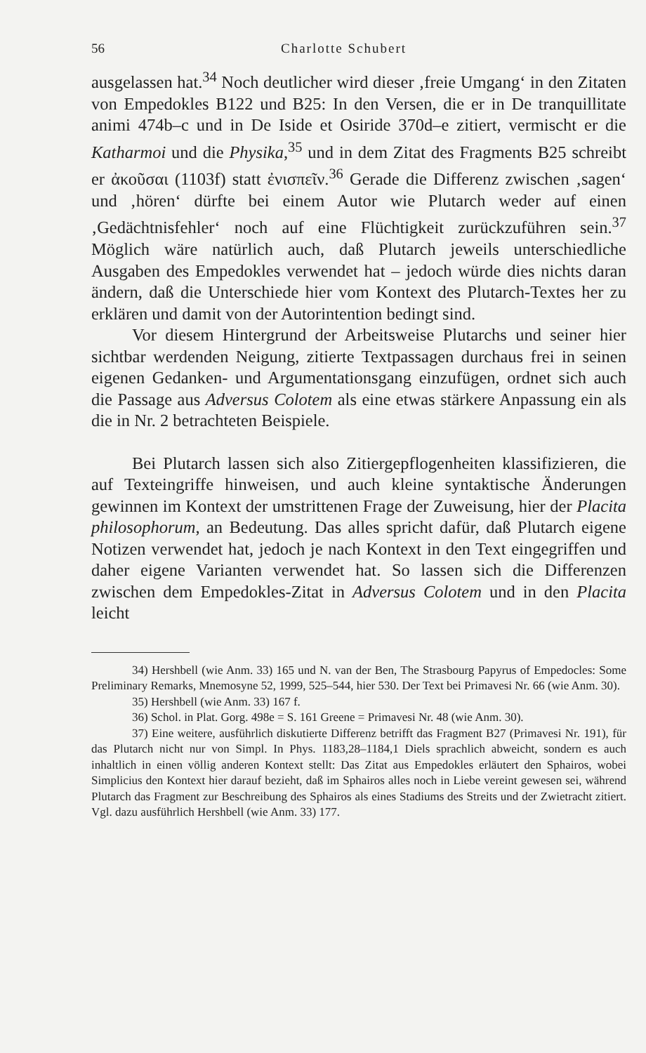56 Charlotte Schubert
ausgelassen hat.<sup>34</sup> Noch deutlicher wird dieser ‚freie Umgang‘ in den Zitaten von Empedokles B122 und B25: In den Versen, die er in De tranquillitate animi 474b–c und in De Iside et Osiride 370d–e zitiert, vermischt er die Katharmoi und die Physika,<sup>35</sup> und in dem Zitat des Fragments B25 schreibt er ἀκοῦσαι (1103f) statt ἐνισπεῖν.<sup>36</sup> Gerade die Differenz zwischen ‚sagen‘ und ‚hören‘ dürfte bei einem Autor wie Plutarch weder auf einen ‚Gedächtnisfehler‘ noch auf eine Flüchtigkeit zurückzuführen sein.<sup>37</sup> Möglich wäre natürlich auch, daß Plutarch jeweils unterschiedliche Ausgaben des Empedokles verwendet hat – jedoch würde dies nichts daran ändern, daß die Unterschiede hier vom Kontext des Plutarch-Textes her zu erklären und damit von der Autorintention bedingt sind.
Vor diesem Hintergrund der Arbeitsweise Plutarchs und seiner hier sichtbar werdenden Neigung, zitierte Textpassagen durchaus frei in seinen eigenen Gedanken- und Argumentationsgang einzufügen, ordnet sich auch die Passage aus Adversus Colotem als eine etwas stärkere Anpassung ein als die in Nr. 2 betrachteten Beispiele.
Bei Plutarch lassen sich also Zitiergepflogenheiten klassifizieren, die auf Texteingriffe hinweisen, und auch kleine syntaktische Änderungen gewinnen im Kontext der umstrittenen Frage der Zuweisung, hier der Placita philosophorum, an Bedeutung. Das alles spricht dafür, daß Plutarch eigene Notizen verwendet hat, jedoch je nach Kontext in den Text eingegriffen und daher eigene Varianten verwendet hat. So lassen sich die Differenzen zwischen dem Empedokles-Zitat in Adversus Colotem und in den Placita leicht
34) Hershbell (wie Anm. 33) 165 und N. van der Ben, The Strasbourg Papyrus of Empedocles: Some Preliminary Remarks, Mnemosyne 52, 1999, 525–544, hier 530. Der Text bei Primavesi Nr. 66 (wie Anm. 30).
35) Hershbell (wie Anm. 33) 167 f.
36) Schol. in Plat. Gorg. 498e = S. 161 Greene = Primavesi Nr. 48 (wie Anm. 30).
37) Eine weitere, ausführlich diskutierte Differenz betrifft das Fragment B27 (Primavesi Nr. 191), für das Plutarch nicht nur von Simpl. In Phys. 1183,28–1184,1 Diels sprachlich abweicht, sondern es auch inhaltlich in einen völlig anderen Kontext stellt: Das Zitat aus Empedokles erläutert den Sphairos, wobei Simplicius den Kontext hier darauf bezieht, daß im Sphairos alles noch in Liebe vereint gewesen sei, während Plutarch das Fragment zur Beschreibung des Sphairos als eines Stadiums des Streits und der Zwietracht zitiert. Vgl. dazu ausführlich Hershbell (wie Anm. 33) 177.